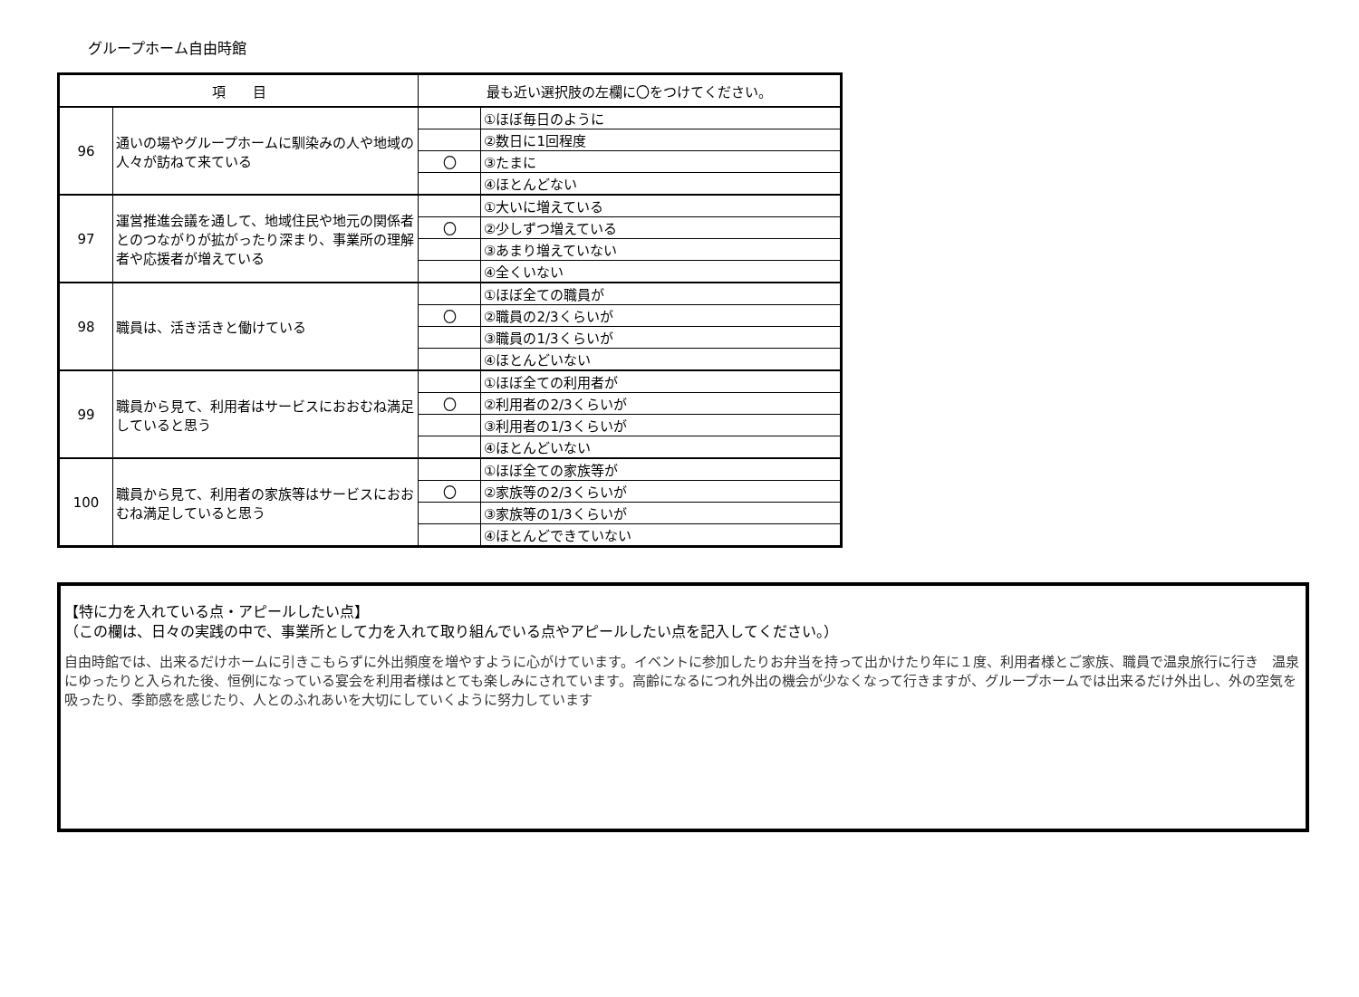グループホーム自由時館
| 項 目 | | 最も近い選択肢の左欄に〇をつけてください。 | |
| --- | --- | --- | --- |
| 96 | 通いの場やグループホームに馴染みの人や地域の人々が訪ねて来ている | | ①ほぼ毎日のように |
| | | | ②数日に1回程度 |
| | | 〇 | ③たまに |
| | | | ④ほとんどない |
| 97 | 運営推進会議を通して、地域住民や地元の関係者とのつながりが拡がったり深まり、事業所の理解者や応援者が増えている | | ①大いに増えている |
| | | 〇 | ②少しずつ増えている |
| | | | ③あまり増えていない |
| | | | ④全くいない |
| 98 | 職員は、活き活きと働けている | | ①ほぼ全ての職員が |
| | | 〇 | ②職員の2/3くらいが |
| | | | ③職員の1/3くらいが |
| | | | ④ほとんどいない |
| 99 | 職員から見て、利用者はサービスにおおむね満足していると思う | | ①ほぼ全ての利用者が |
| | | 〇 | ②利用者の2/3くらいが |
| | | | ③利用者の1/3くらいが |
| | | | ④ほとんどいない |
| 100 | 職員から見て、利用者の家族等はサービスにおおむね満足していると思う | | ①ほぼ全ての家族等が |
| | | 〇 | ②家族等の2/3くらいが |
| | | | ③家族等の1/3くらいが |
| | | | ④ほとんどできていない |
【特に力を入れている点・アピールしたい点】
（この欄は、日々の実践の中で、事業所として力を入れて取り組んでいる点やアピールしたい点を記入してください。）
自由時館では、出来るだけホームに引きこもらずに外出頻度を増やすように心がけています。イベントに参加したりお弁当を持って出かけたり年に１度、利用者様とご家族、職員で温泉旅行に行き　温泉にゆったりと入られた後、恒例になっている宴会を利用者様はとても楽しみにされています。高齢になるにつれ外出の機会が少なくなって行きますが、グループホームでは出来るだけ外出し、外の空気を吸ったり、季節感を感じたり、人とのふれあいを大切にしていくように努力しています